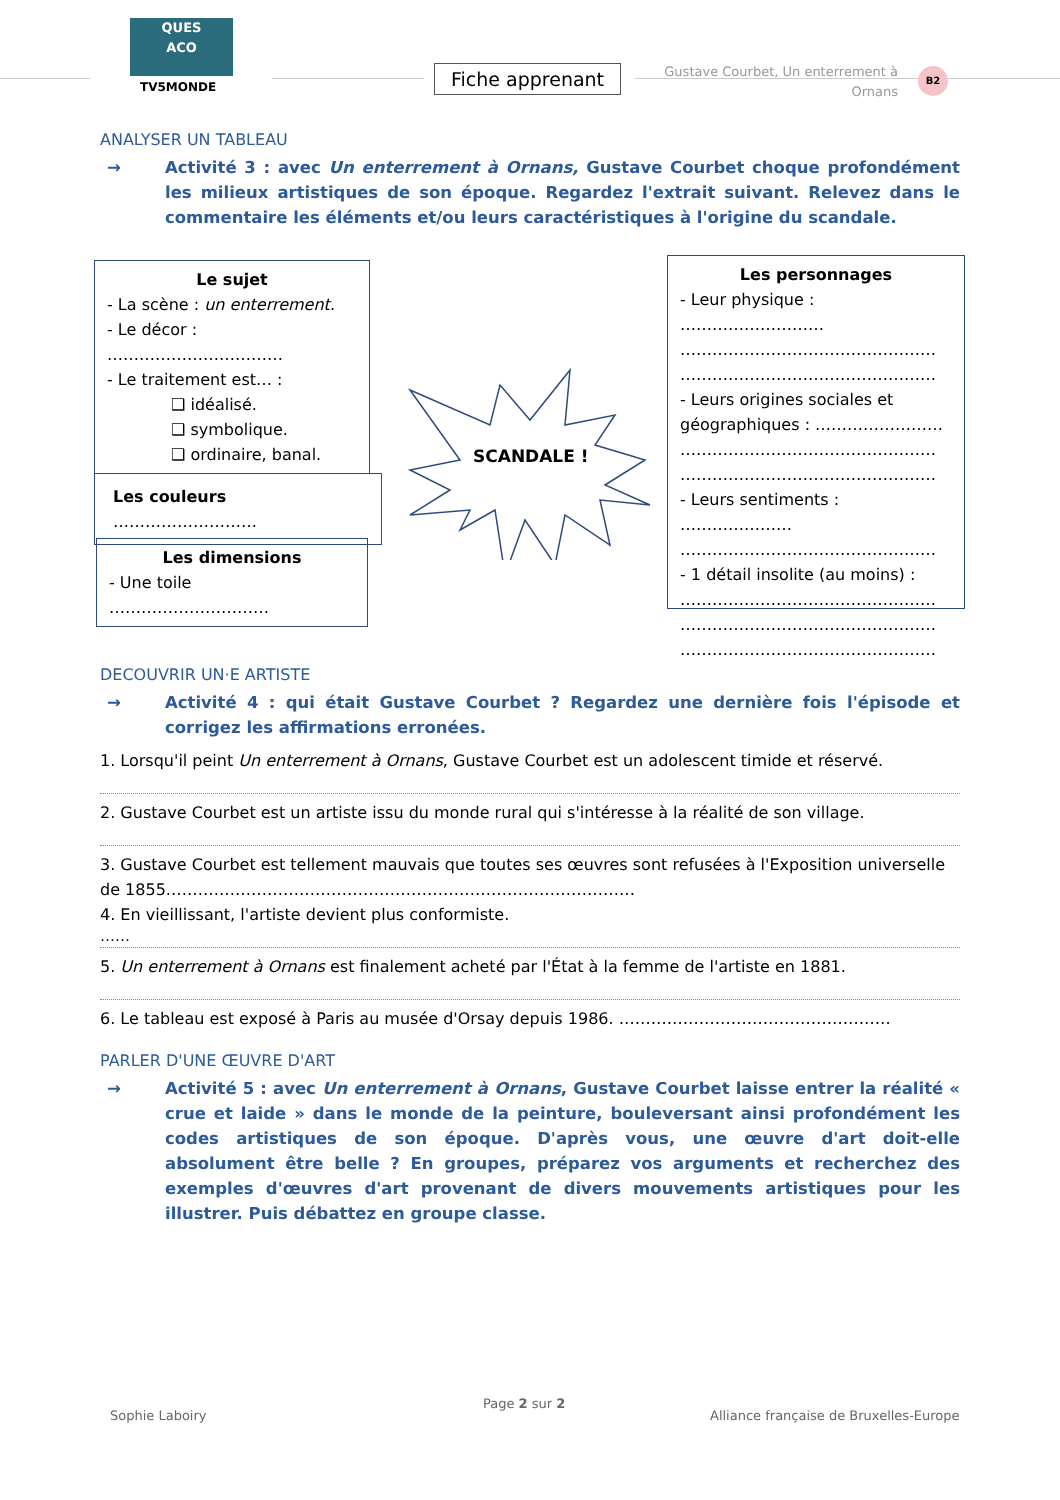QUES
ACO
TV5MONDE
Fiche apprenant
Gustave Courbet, Un enterrement à Ornans
B2
ANALYSER UN TABLEAU
→ Activité 3 : avec Un enterrement à Ornans, Gustave Courbet choque profondément les milieux artistiques de son époque. Regardez l'extrait suivant. Relevez dans le commentaire les éléments et/ou leurs caractéristiques à l'origine du scandale.
Le sujet
- La scène : un enterrement.
- Le décor : ……………………………
- Le traitement est… :
❑ idéalisé.
❑ symbolique.
❑ ordinaire, banal.
Les couleurs ………………………
Les dimensions
- Une toile …………………………
SCANDALE !
Les personnages
- Leur physique : ………………………
…………………………………………
…………………………………………
- Leurs origines sociales et géographiques : ……………………
…………………………………………
…………………………………………
- Leurs sentiments : …………………
…………………………………………
- 1 détail insolite (au moins) :
…………………………………………
…………………………………………
…………………………………………
DECOUVRIR UN·E ARTISTE
→ Activité 4 : qui était Gustave Courbet ? Regardez une dernière fois l'épisode et corrigez les affirmations erronées.
1. Lorsqu'il peint Un enterrement à Ornans, Gustave Courbet est un adolescent timide et réservé.
2. Gustave Courbet est un artiste issu du monde rural qui s'intéresse à la réalité de son village.
3. Gustave Courbet est tellement mauvais que toutes ses œuvres sont refusées à l'Exposition universelle de 1855.……………………………………………………………………………
4. En vieillissant, l'artiste devient plus conformiste.
……
5. Un enterrement à Ornans est finalement acheté par l'État à la femme de l'artiste en 1881.
6. Le tableau est exposé à Paris au musée d'Orsay depuis 1986. ……………………………………………
PARLER D'UNE ŒUVRE D'ART
→ Activité 5 : avec Un enterrement à Ornans, Gustave Courbet laisse entrer la réalité « crue et laide » dans le monde de la peinture, bouleversant ainsi profondément les codes artistiques de son époque. D'après vous, une œuvre d'art doit-elle absolument être belle ? En groupes, préparez vos arguments et recherchez des exemples d'œuvres d'art provenant de divers mouvements artistiques pour les illustrer. Puis débattez en groupe classe.
Sophie Laboiry
Page 2 sur 2
Alliance française de Bruxelles-Europe